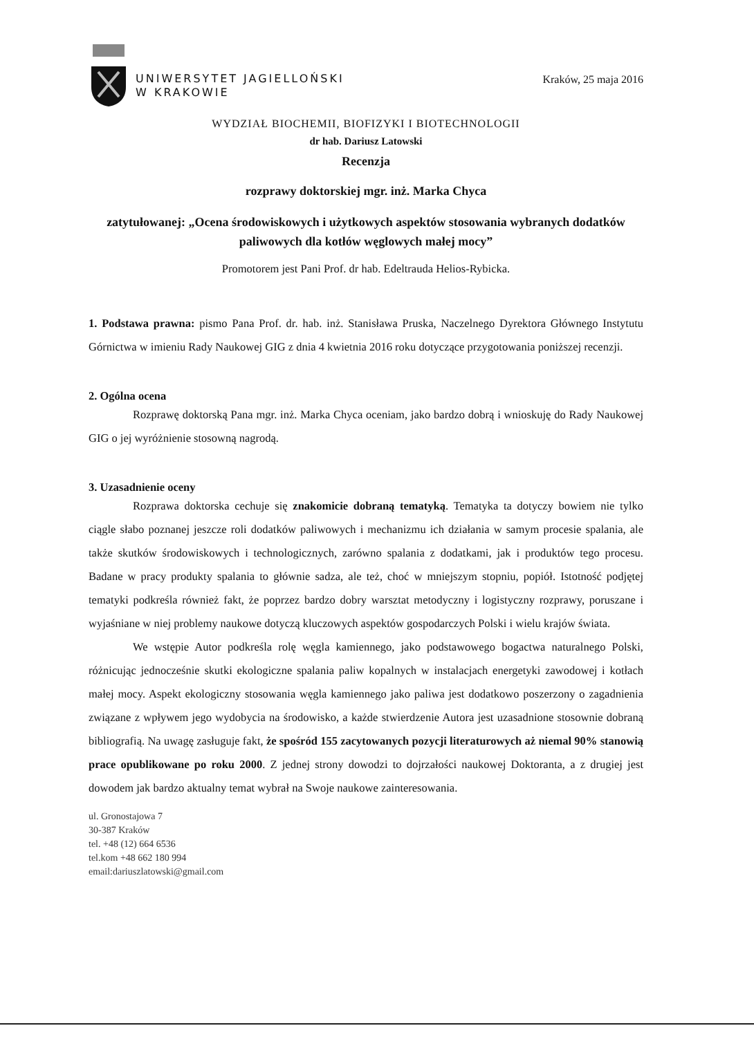UNIWERSYTET JAGIELLOŃSKI
W KRAKOWIE
Kraków, 25 maja 2016
WYDZIAŁ BIOCHEMII, BIOFIZYKI I BIOTECHNOLOGII
dr hab. Dariusz Latowski
Recenzja
rozprawy doktorskiej mgr. inż. Marka Chyca
zatytułowanej: „Ocena środowiskowych i użytkowych aspektów stosowania wybranych dodatków paliwowych dla kotłów węglowych małej mocy”
Promotorem jest Pani Prof. dr hab. Edeltrauda Helios-Rybicka.
1. Podstawa prawna: pismo Pana Prof. dr. hab. inż. Stanisława Pruska, Naczelnego Dyrektora Głównego Instytutu Górnictwa w imieniu Rady Naukowej GIG z dnia 4 kwietnia 2016 roku dotyczące przygotowania poniższej recenzji.
2. Ogólna ocena
Rozprawę doktorską Pana mgr. inż. Marka Chyca oceniam, jako bardzo dobrą i wnioskuję do Rady Naukowej GIG o jej wyróżnienie stosowną nagrodą.
3. Uzasadnienie oceny
Rozprawa doktorska cechuje się znakomicie dobraną tematyką. Tematyka ta dotyczy bowiem nie tylko ciągle słabo poznanej jeszcze roli dodatków paliwowych i mechanizmu ich działania w samym procesie spalania, ale także skutków środowiskowych i technologicznych, zarówno spalania z dodatkami, jak i produktów tego procesu. Badane w pracy produkty spalania to głównie sadza, ale też, choć w mniejszym stopniu, popiół. Istotność podjętej tematyki podkreśla również fakt, że poprzez bardzo dobry warsztat metodyczny i logistyczny rozprawy, poruszane i wyjaśniane w niej problemy naukowe dotyczą kluczowych aspektów gospodarczych Polski i wielu krajów świata.
We wstępie Autor podkreśla rolę węgla kamiennego, jako podstawowego bogactwa naturalnego Polski, różnicując jednocześnie skutki ekologiczne spalania paliw kopalnych w instalacjach energetyki zawodowej i kotłach małej mocy. Aspekt ekologiczny stosowania węgla kamiennego jako paliwa jest dodatkowo poszerzony o zagadnienia związane z wpływem jego wydobycia na środowisko, a każde stwierdzenie Autora jest uzasadnione stosownie dobraną bibliografią. Na uwagę zasługuje fakt, że spośród 155 zacytowanych pozycji literaturowych aż niemal 90% stanowią prace opublikowane po roku 2000. Z jednej strony dowodzi to dojrzałości naukowej Doktoranta, a z drugiej jest dowodem jak bardzo aktualny temat wybrał na Swoje naukowe zainteresowania.
ul. Gronostajowa 7
30-387 Kraków
tel. +48 (12) 664 6536
tel.kom +48 662 180 994
email:dariuszlatowski@gmail.com